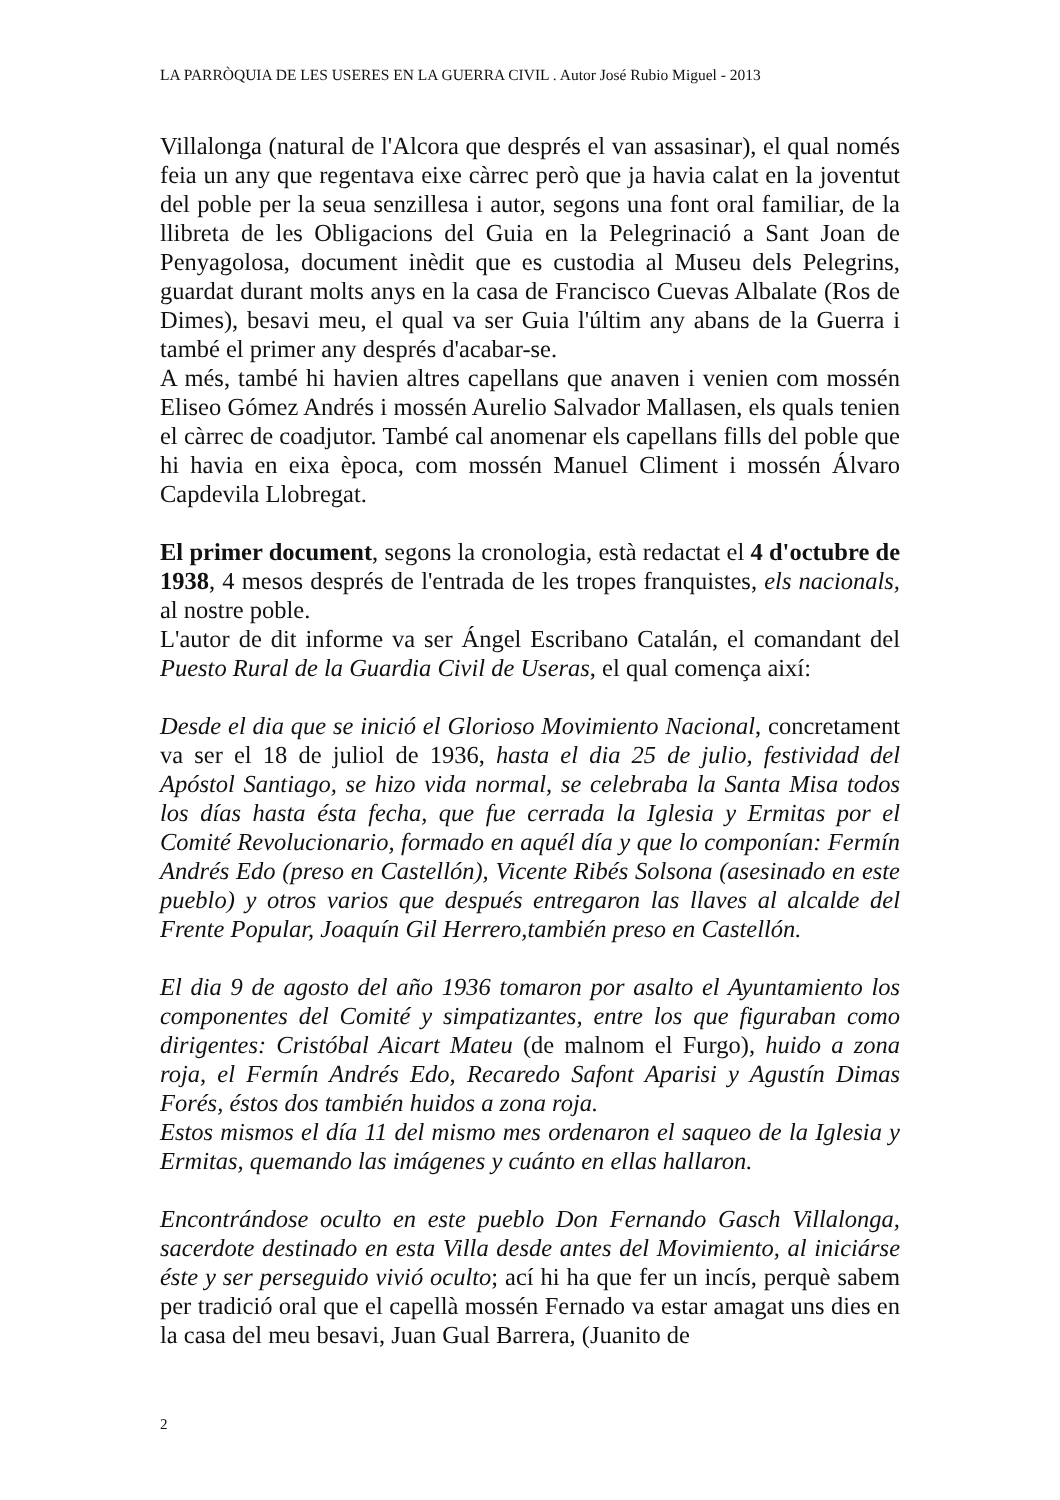LA PARRÒQUIA DE LES USERES EN LA GUERRA CIVIL . Autor José Rubio Miguel - 2013
Villalonga (natural de l'Alcora que després el van assasinar), el qual només feia un any que regentava eixe càrrec però que ja havia calat en la joventut del poble per la seua senzillesa i autor, segons una font oral familiar, de la llibreta de les Obligacions del Guia en la Pelegrinació a Sant Joan de Penyagolosa, document inèdit que es custodia al Museu dels Pelegrins, guardat durant molts anys en la casa de Francisco Cuevas Albalate (Ros de Dimes), besavi meu, el qual va ser Guia l'últim any abans de la Guerra i també el primer any després d'acabar-se.
A més, també hi havien altres capellans que anaven i venien com mossén Eliseo Gómez Andrés i mossén Aurelio Salvador Mallasen, els quals tenien el càrrec de coadjutor. També cal anomenar els capellans fills del poble que hi havia en eixa època, com mossén Manuel Climent i mossén Álvaro Capdevila Llobregat.
El primer document, segons la cronologia, està redactat el 4 d'octubre de 1938, 4 mesos després de l'entrada de les tropes franquistes, els nacionals, al nostre poble.
L'autor de dit informe va ser Ángel Escribano Catalán, el comandant del Puesto Rural de la Guardia Civil de Useras, el qual comença així:
Desde el dia que se inició el Glorioso Movimiento Nacional, concretament va ser el 18 de juliol de 1936, hasta el dia 25 de julio, festividad del Apóstol Santiago, se hizo vida normal, se celebraba la Santa Misa todos los días hasta ésta fecha, que fue cerrada la Iglesia y Ermitas por el Comité Revolucionario, formado en aquél día y que lo componían: Fermín Andrés Edo (preso en Castellón), Vicente Ribés Solsona (asesinado en este pueblo) y otros varios que después entregaron las llaves al alcalde del Frente Popular, Joaquín Gil Herrero,también preso en Castellón.
El dia 9 de agosto del año 1936 tomaron por asalto el Ayuntamiento los componentes del Comité y simpatizantes, entre los que figuraban como dirigentes: Cristóbal Aicart Mateu (de malnom el Furgo), huido a zona roja, el Fermín Andrés Edo, Recaredo Safont Aparisi y Agustín Dimas Forés, éstos dos también huidos a zona roja.
Estos mismos el día 11 del mismo mes ordenaron el saqueo de la Iglesia y Ermitas, quemando las imágenes y cuánto en ellas hallaron.
Encontrándose oculto en este pueblo Don Fernando Gasch Villalonga, sacerdote destinado en esta Villa desde antes del Movimiento, al iniciárse éste y ser perseguido vivió oculto; ací hi ha que fer un incís, perquè sabem per tradició oral que el capellà mossén Fernado va estar amagat uns dies en la casa del meu besavi, Juan Gual Barrera, (Juanito de
2